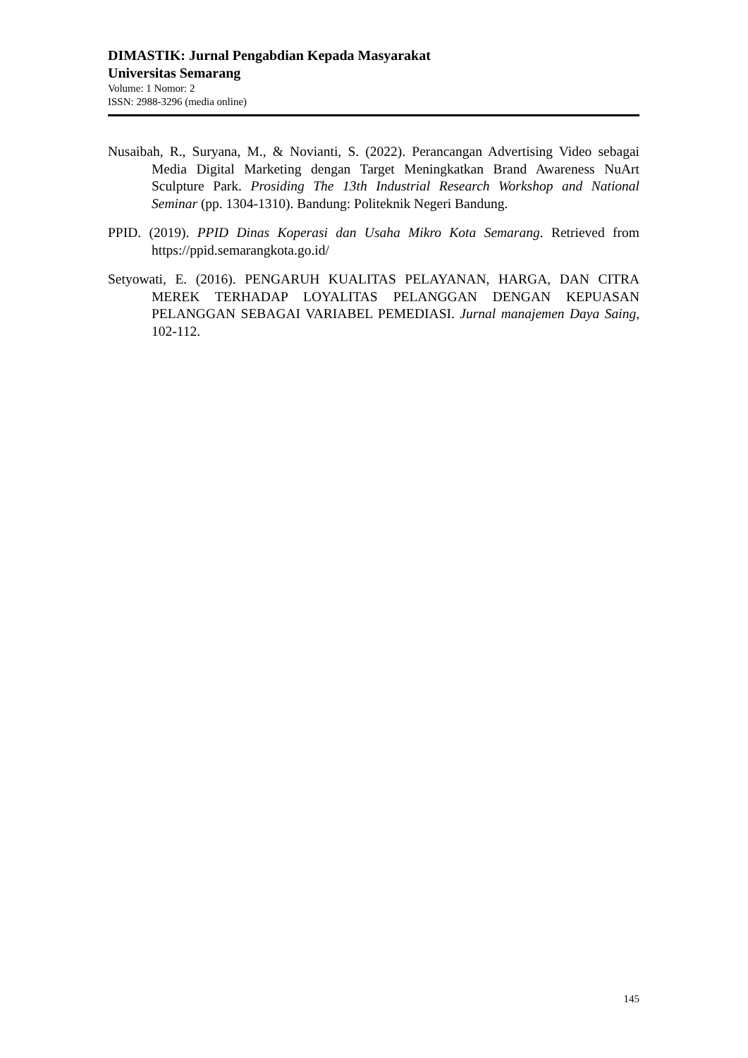DIMASTIK: Jurnal Pengabdian Kepada Masyarakat
Universitas Semarang
Volume: 1 Nomor: 2
ISSN: 2988-3296 (media online)
Nusaibah, R., Suryana, M., & Novianti, S. (2022). Perancangan Advertising Video sebagai Media Digital Marketing dengan Target Meningkatkan Brand Awareness NuArt Sculpture Park. Prosiding The 13th Industrial Research Workshop and National Seminar (pp. 1304-1310). Bandung: Politeknik Negeri Bandung.
PPID. (2019). PPID Dinas Koperasi dan Usaha Mikro Kota Semarang. Retrieved from https://ppid.semarangkota.go.id/
Setyowati, E. (2016). PENGARUH KUALITAS PELAYANAN, HARGA, DAN CITRA MEREK TERHADAP LOYALITAS PELANGGAN DENGAN KEPUASAN PELANGGAN SEBAGAI VARIABEL PEMEDIASI. Jurnal manajemen Daya Saing, 102-112.
145